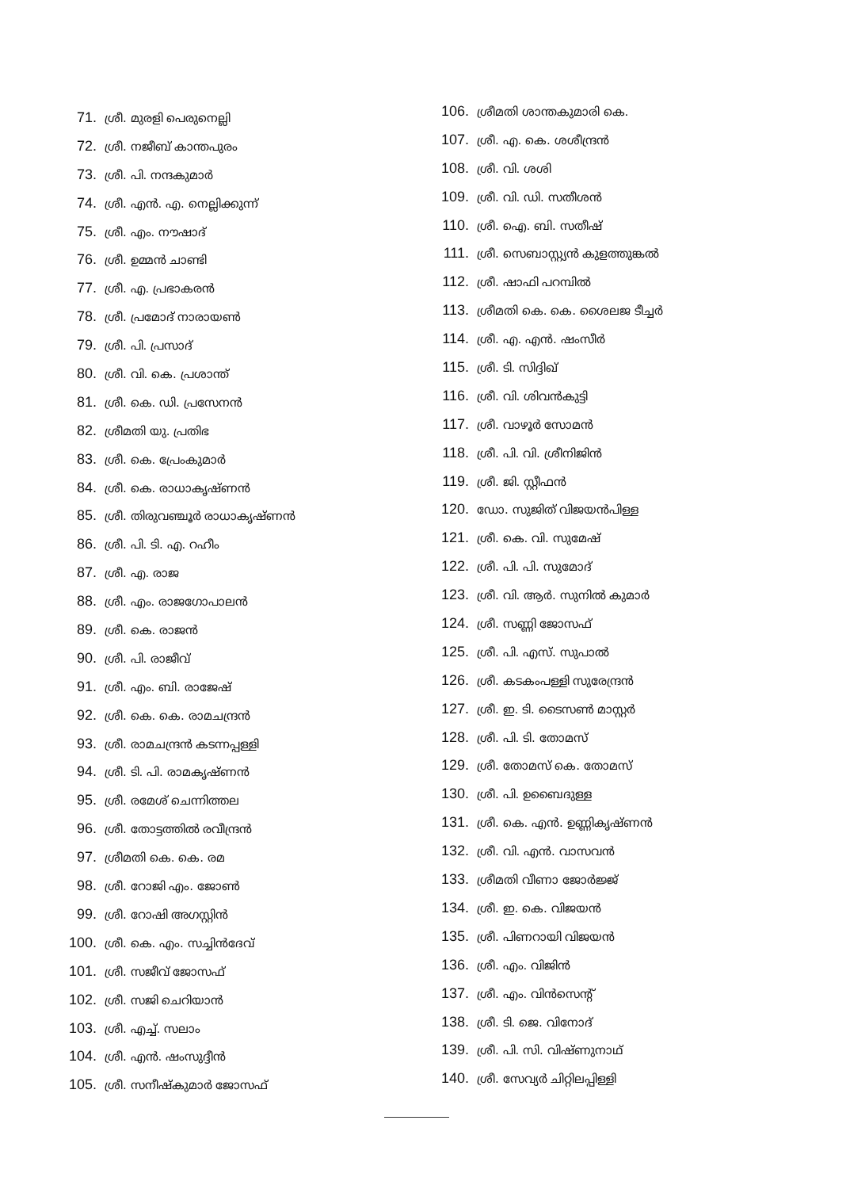71. ശ്രീ. മുരളി പെരുനെല്ലി
72. ശ്രീ. നജീബ് കാന്തപുരം
73. ശ്രീ. പി. നന്ദകുമാർ
74. ശ്രീ. എൻ. എ. നെല്ലിക്കുന്ന്
75. ശ്രീ. എം. നൗഷാദ്
76. ശ്രീ. ഉമ്മൻ ചാണ്ടി
77. ശ്രീ. എ. പ്രഭാകരൻ
78. ശ്രീ. പ്രമോദ് നാരായൺ
79. ശ്രീ. പി. പ്രസാദ്
80. ശ്രീ. വി. കെ. പ്രശാന്ത്
81. ശ്രീ. കെ. ഡി. പ്രസേനൻ
82. ശ്രീമതി യു. പ്രതിഭ
83. ശ്രീ. കെ. പ്രേംകുമാർ
84. ശ്രീ. കെ. രാധാകൃഷ്ണൻ
85. ശ്രീ. തിരുവഞ്ചൂർ രാധാകൃഷ്ണൻ
86. ശ്രീ. പി. ടി. എ. റഹീം
87. ശ്രീ. എ. രാജ
88. ശ്രീ. എം. രാജഗോപാലൻ
89. ശ്രീ. കെ. രാജൻ
90. ശ്രീ. പി. രാജീവ്
91. ശ്രീ. എം. ബി. രാജേഷ്
92. ശ്രീ. കെ. കെ. രാമചന്ദ്രൻ
93. ശ്രീ. രാമചന്ദ്രൻ കടന്നപ്പള്ളി
94. ശ്രീ. ടി. പി. രാമകൃഷ്ണൻ
95. ശ്രീ. രമേശ് ചെന്നിത്തല
96. ശ്രീ. തോട്ടത്തിൽ രവീന്ദ്രൻ
97. ശ്രീമതി കെ. കെ. രമ
98. ശ്രീ. റോജി എം. ജോൺ
99. ശ്രീ. റോഷി അഗസ്റ്റിൻ
100. ശ്രീ. കെ. എം. സച്ചിൻദേവ്
101. ശ്രീ. സജീവ് ജോസഫ്
102. ശ്രീ. സജി ചെറിയാൻ
103. ശ്രീ. എച്ച്. സലാം
104. ശ്രീ. എൻ. ഷംസുദ്ദീൻ
105. ശ്രീ. സനീഷ്കുമാർ ജോസഫ്
106. ശ്രീമതി ശാന്തകുമാരി കെ.
107. ശ്രീ. എ. കെ. ശശീന്ദ്രൻ
108. ശ്രീ. വി. ശശി
109. ശ്രീ. വി. ഡി. സതീശൻ
110. ശ്രീ. ഐ. ബി. സതീഷ്
111. ശ്രീ. സെബാസ്റ്റ്യൻ കുളത്തുങ്കൽ
112. ശ്രീ. ഷാഫി പറമ്പിൽ
113. ശ്രീമതി കെ. കെ. ശൈലജ ടീച്ചർ
114. ശ്രീ. എ. എൻ. ഷംസീർ
115. ശ്രീ. ടി. സിദ്ദിഖ്
116. ശ്രീ. വി. ശിവൻകുട്ടി
117. ശ്രീ. വാഴൂർ സോമൻ
118. ശ്രീ. പി. വി. ശ്രീനിജിൻ
119. ശ്രീ. ജി. സ്റ്റീഫൻ
120. ഡോ. സുജിത് വിജയൻപിള്ള
121. ശ്രീ. കെ. വി. സുമേഷ്
122. ശ്രീ. പി. പി. സുമോദ്
123. ശ്രീ. വി. ആർ. സുനിൽ കുമാർ
124. ശ്രീ. സണ്ണി ജോസഫ്
125. ശ്രീ. പി. എസ്. സുപാൽ
126. ശ്രീ. കടകംപള്ളി സുരേന്ദ്രൻ
127. ശ്രീ. ഇ. ടി. ടൈസൺ മാസ്റ്റർ
128. ശ്രീ. പി. ടി. തോമസ്
129. ശ്രീ. തോമസ് കെ. തോമസ്
130. ശ്രീ. പി. ഉബൈദുള്ള
131. ശ്രീ. കെ. എൻ. ഉണ്ണികൃഷ്ണൻ
132. ശ്രീ. വി. എൻ. വാസവൻ
133. ശ്രീമതി വീണാ ജോർജ്ജ്
134. ശ്രീ. ഇ. കെ. വിജയൻ
135. ശ്രീ. പിണറായി വിജയൻ
136. ശ്രീ. എം. വിജിൻ
137. ശ്രീ. എം. വിൻസെന്റ്
138. ശ്രീ. ടി. ജെ. വിനോദ്
139. ശ്രീ. പി. സി. വിഷ്ണുനാഥ്
140. ശ്രീ. സേവ്യർ ചിറ്റിലപ്പിള്ളി